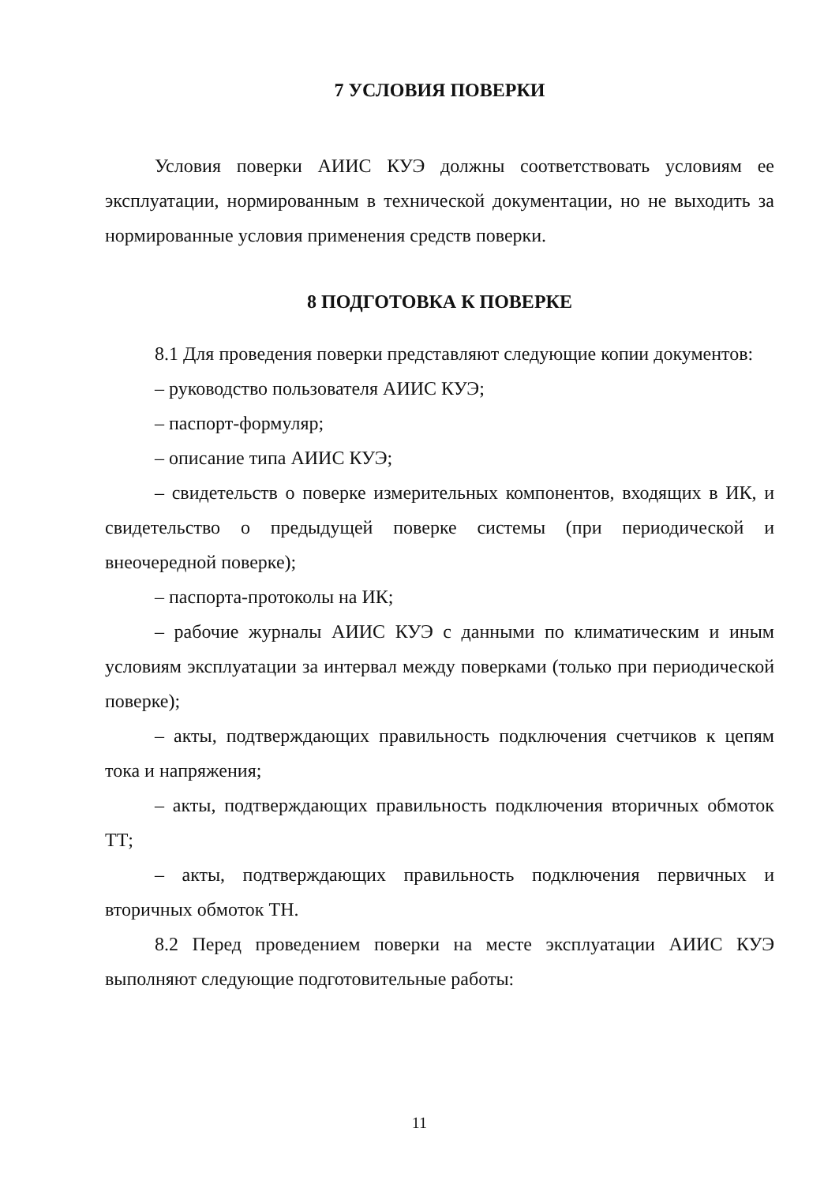7 УСЛОВИЯ ПОВЕРКИ
Условия поверки АИИС КУЭ должны соответствовать условиям ее эксплуатации, нормированным в технической документации, но не выходить за нормированные условия применения средств поверки.
8 ПОДГОТОВКА К ПОВЕРКЕ
8.1 Для проведения поверки представляют следующие копии документов:
– руководство пользователя АИИС КУЭ;
– паспорт-формуляр;
– описание типа АИИС КУЭ;
– свидетельств о поверке измерительных компонентов, входящих в ИК, и свидетельство о предыдущей поверке системы (при периодической и внеочередной поверке);
– паспорта-протоколы на ИК;
– рабочие журналы АИИС КУЭ с данными по климатическим и иным условиям эксплуатации за интервал между поверками (только при периодической поверке);
– акты, подтверждающих правильность подключения счетчиков к цепям тока и напряжения;
– акты, подтверждающих правильность подключения вторичных обмоток ТТ;
– акты, подтверждающих правильность подключения первичных и вторичных обмоток ТН.
8.2 Перед проведением поверки на месте эксплуатации АИИС КУЭ выполняют следующие подготовительные работы:
11